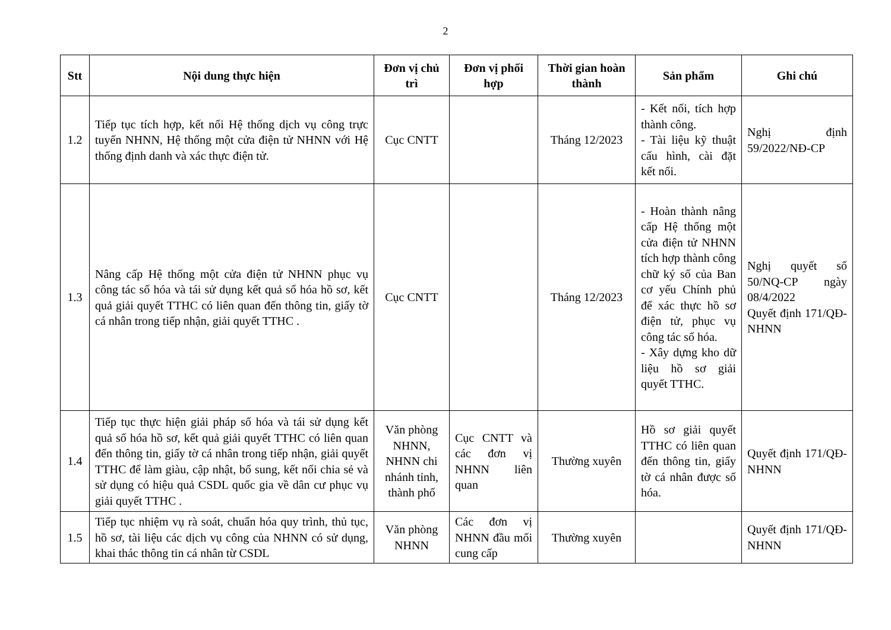2
| Stt | Nội dung thực hiện | Đơn vị chủ trì | Đơn vị phối hợp | Thời gian hoàn thành | Sản phẩm | Ghi chú |
| --- | --- | --- | --- | --- | --- | --- |
| 1.2 | Tiếp tục tích hợp, kết nối Hệ thống dịch vụ công trực tuyến NHNN, Hệ thống một cửa điện tử NHNN với Hệ thống định danh và xác thực điện tử. | Cục CNTT | | Tháng 12/2023 | - Kết nối, tích hợp thành công. - Tài liệu kỹ thuật cấu hình, cài đặt kết nối. | Nghị định 59/2022/NĐ-CP |
| 1.3 | Nâng cấp Hệ thống một cửa điện tử NHNN phục vụ công tác số hóa và tái sử dụng kết quả số hóa hồ sơ, kết quả giải quyết TTHC có liên quan đến thông tin, giấy tờ cá nhân trong tiếp nhận, giải quyết TTHC . | Cục CNTT | | Tháng 12/2023 | - Hoàn thành nâng cấp Hệ thống một cửa điện tử NHNN tích hợp thành công chữ ký số của Ban cơ yếu Chính phủ để xác thực hồ sơ điện tử, phục vụ công tác số hóa. - Xây dựng kho dữ liệu hồ sơ giải quyết TTHC. | Nghị quyết số 50/NQ-CP ngày 08/4/2022 Quyết định 171/QĐ-NHNN |
| 1.4 | Tiếp tục thực hiện giải pháp số hóa và tái sử dụng kết quả số hóa hồ sơ, kết quả giải quyết TTHC có liên quan đến thông tin, giấy tờ cá nhân trong tiếp nhận, giải quyết TTHC để làm giàu, cập nhật, bổ sung, kết nối chia sẻ và sử dụng có hiệu quả CSDL quốc gia về dân cư phục vụ giải quyết TTHC . | Văn phòng NHNN, NHNN chi nhánh tỉnh, thành phố | Cục CNTT và các đơn vị NHNN liên quan | Thường xuyên | Hồ sơ giải quyết TTHC có liên quan đến thông tin, giấy tờ cá nhân được số hóa. | Quyết định 171/QĐ-NHNN |
| 1.5 | Tiếp tục nhiệm vụ rà soát, chuẩn hóa quy trình, thủ tục, hồ sơ, tài liệu các dịch vụ công của NHNN có sử dụng, khai thác thông tin cá nhân từ CSDL | Văn phòng NHNN | Các đơn vị NHNN đầu mối cung cấp | Thường xuyên | | Quyết định 171/QĐ-NHNN |